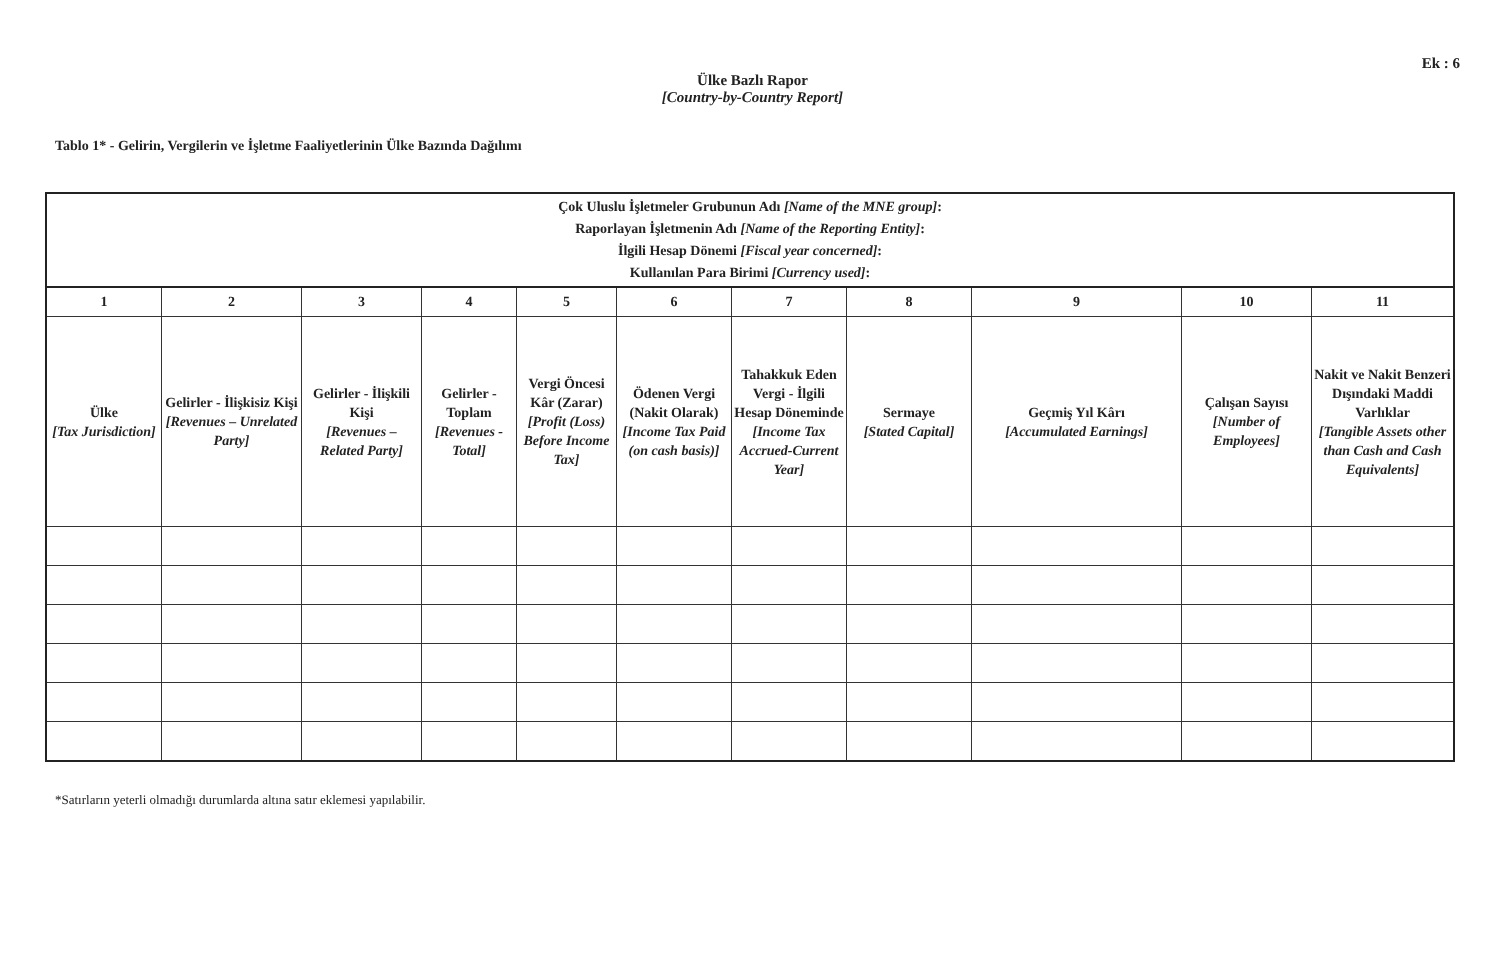Ek : 6
Ülke Bazlı Rapor
[Country-by-Country Report]
Tablo 1* - Gelirin, Vergilerin ve İşletme Faaliyetlerinin Ülke Bazında Dağılımı
| Çok Uluslu İşletmeler Grubunun Adı [Name of the MNE group] : Raporlayan İşletmenin Adı [Name of the Reporting Entity] : İlgili Hesap Dönemi [Fiscal year concerned] : Kullanılan Para Birimi [Currency used] : | | | | | | | | | | |
| 1 | 2 | 3 | 4 | 5 | 6 | 7 | 8 | 9 | 10 | 11 |
| Ülke [Tax Jurisdiction] | Gelirler - İlişkisiz Kişi [Revenues – Unrelated Party] | Gelirler - İlişkili Kişi [Revenues – Related Party] | Gelirler - Toplam [Revenues - Total] | Vergi Öncesi Kâr (Zarar) [Profit (Loss) Before Income Tax] | Ödenen Vergi (Nakit Olarak) [Income Tax Paid (on cash basis)] | Tahakkuk Eden Vergi - İlgili Hesap Döneminde [Income Tax Accrued-Current Year] | Sermaye [Stated Capital] | Geçmiş Yıl Kârı [Accumulated Earnings] | Çalışan Sayısı [Number of Employees] | Nakit ve Nakit Benzeri Dışındaki Maddi Varlıklar [Tangible Assets other than Cash and Cash Equivalents] |
*Satırların yeterli olmadığı durumlarda altına satır eklemesi yapılabilir.